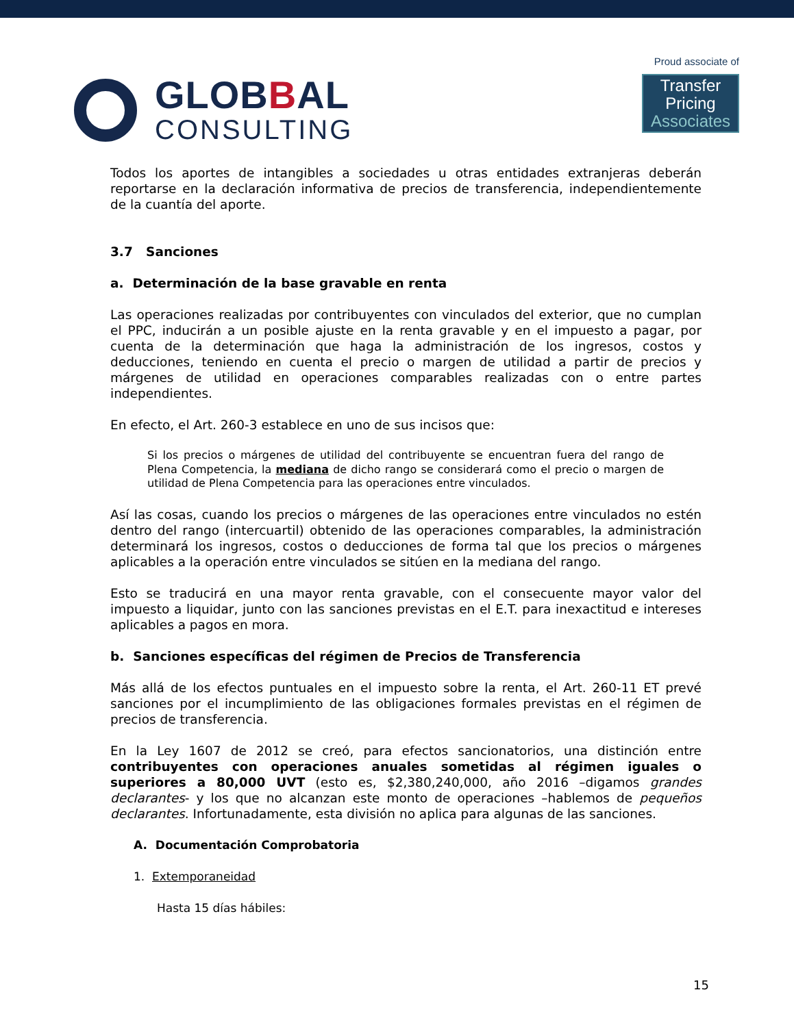GLOBBAL
CONSULTING
Proud associate of
Transfer Pricing
Associates
Todos los aportes de intangibles a sociedades u otras entidades extranjeras deberán reportarse en la declaración informativa de precios de transferencia, independientemente de la cuantía del aporte.
3.7 Sanciones
a. Determinación de la base gravable en renta
Las operaciones realizadas por contribuyentes con vinculados del exterior, que no cumplan el PPC, inducirán a un posible ajuste en la renta gravable y en el impuesto a pagar, por cuenta de la determinación que haga la administración de los ingresos, costos y deducciones, teniendo en cuenta el precio o margen de utilidad a partir de precios y márgenes de utilidad en operaciones comparables realizadas con o entre partes independientes.
En efecto, el Art. 260-3 establece en uno de sus incisos que:
Si los precios o márgenes de utilidad del contribuyente se encuentran fuera del rango de Plena Competencia, la mediana de dicho rango se considerará como el precio o margen de utilidad de Plena Competencia para las operaciones entre vinculados.
Así las cosas, cuando los precios o márgenes de las operaciones entre vinculados no estén dentro del rango (intercuartil) obtenido de las operaciones comparables, la administración determinará los ingresos, costos o deducciones de forma tal que los precios o márgenes aplicables a la operación entre vinculados se sitúen en la mediana del rango.
Esto se traducirá en una mayor renta gravable, con el consecuente mayor valor del impuesto a liquidar, junto con las sanciones previstas en el E.T. para inexactitud e intereses aplicables a pagos en mora.
b. Sanciones específicas del régimen de Precios de Transferencia
Más allá de los efectos puntuales en el impuesto sobre la renta, el Art. 260-11 ET prevé sanciones por el incumplimiento de las obligaciones formales previstas en el régimen de precios de transferencia.
En la Ley 1607 de 2012 se creó, para efectos sancionatorios, una distinción entre contribuyentes con operaciones anuales sometidas al régimen iguales o superiores a 80,000 UVT (esto es, $2,380,240,000, año 2016 –digamos grandes declarantes- y los que no alcanzan este monto de operaciones –hablemos de pequeños declarantes. Infortunadamente, esta división no aplica para algunas de las sanciones.
A. Documentación Comprobatoria
1. Extemporaneidad
Hasta 15 días hábiles:
15